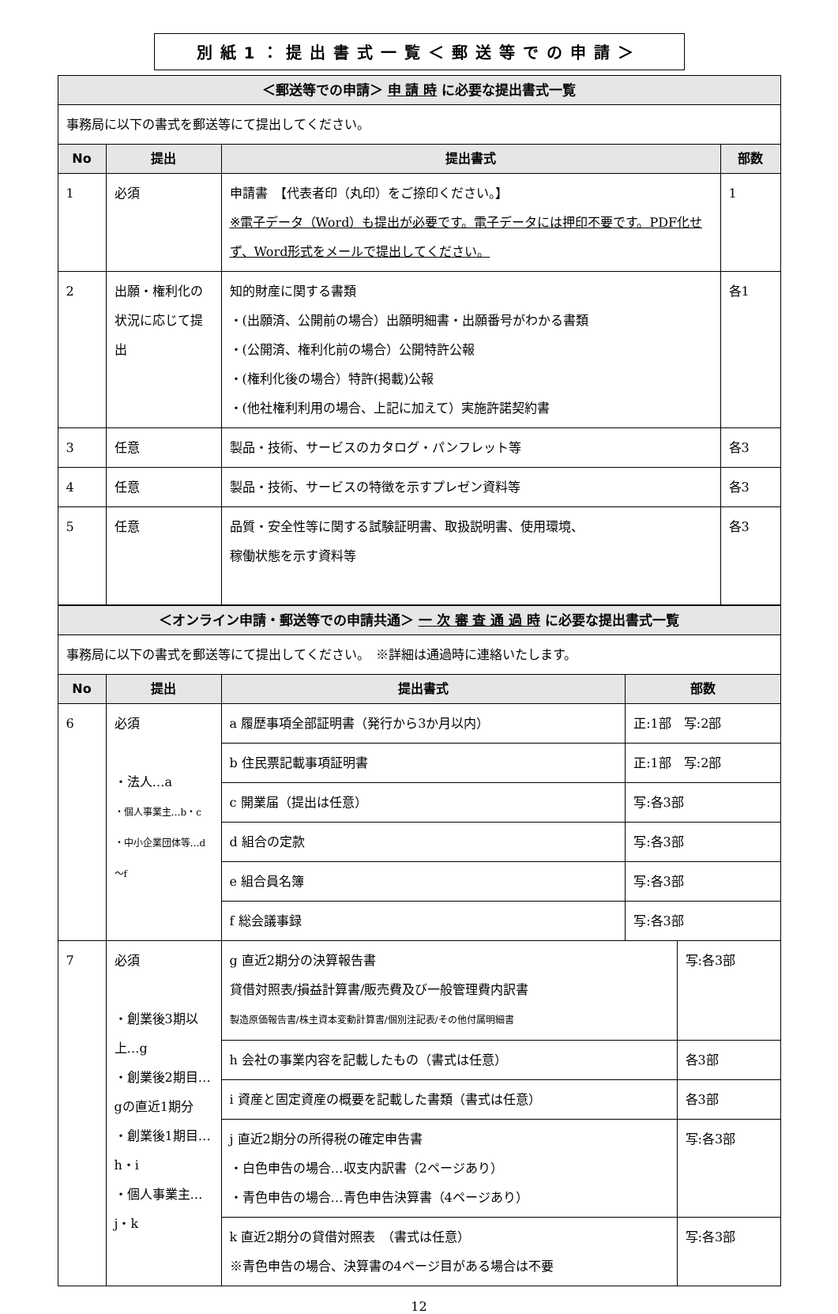別紙1：提出書式一覧＜郵送等での申請＞
| ＜郵送等での申請＞ 申 請 時 に必要な提出書式一覧 | | | |
| --- | --- | --- | --- |
| 事務局に以下の書式を郵送等にて提出してください。 | | | |
| No | 提出 | 提出書式 | 部数 |
| 1 | 必須 | 申請書 【代表者印（丸印）をご捺印ください。】 ※電子データ（Word）も提出が必要です。電子データには押印不要です。PDF化せず、Word形式をメールで提出してください。 | 1 |
| 2 | 出願・権利化の状況に応じて提出 | 知的財産に関する書類 ・(出願済、公開前の場合）出願明細書・出願番号がわかる書類 ・(公開済、権利化前の場合）公開特許公報 ・(権利化後の場合）特許(掲載)公報 ・(他社権利利用の場合、上記に加えて）実施許諾契約書 | 各1 |
| 3 | 任意 | 製品・技術、サービスのカタログ・パンフレット等 | 各3 |
| 4 | 任意 | 製品・技術、サービスの特徴を示すプレゼン資料等 | 各3 |
| 5 | 任意 | 品質・安全性等に関する試験証明書、取扱説明書、使用環境、 稼働状態を示す資料等 | 各3 |
| ＜オンライン申請・郵送等での申請共通＞ 一 次 審 査 通 過 時 に必要な提出書式一覧 | | | | |
| --- | --- | --- | --- | --- |
| 事務局に以下の書式を郵送等にて提出してください。 ※詳細は通過時に連絡いたします。 | | | | |
| No | 提出 | 提出書式 | 部数 | |
| 6 | 必須 ・法人…a ・個人事業主…b・c ・中小企業団体等…d～f | a 履歴事項全部証明書（発行から3か月以内） | 正:1部 写:2部 | |
| | | b 住民票記載事項証明書 | 正:1部 写:2部 | |
| | | c 開業届（提出は任意） | 写:各3部 | |
| | | d 組合の定款 | 写:各3部 | |
| | | e 組合員名簿 | 写:各3部 | |
| | | f 総会議事録 | 写:各3部 | |
| 7 | 必須 ・創業後3期以上…g ・創業後2期目…gの直近1期分 ・創業後1期目…h・i ・個人事業主…j・k | g 直近2期分の決算報告書 貸借対照表/損益計算書/販売費及び一般管理費内訳書 製造原価報告書/株主資本変動計算書/個別注記表/その他付属明細書 | | 写:各3部 |
| | | h 会社の事業内容を記載したもの（書式は任意） | | 各3部 |
| | | i 資産と固定資産の概要を記載した書類（書式は任意） | | 各3部 |
| | | j 直近2期分の所得税の確定申告書 ・白色申告の場合…収支内訳書（2ページあり） ・青色申告の場合…青色申告決算書（4ページあり） | | 写:各3部 |
| | | k 直近2期分の貸借対照表 （書式は任意） ※青色申告の場合、決算書の4ページ目がある場合は不要 | | 写:各3部 |
12